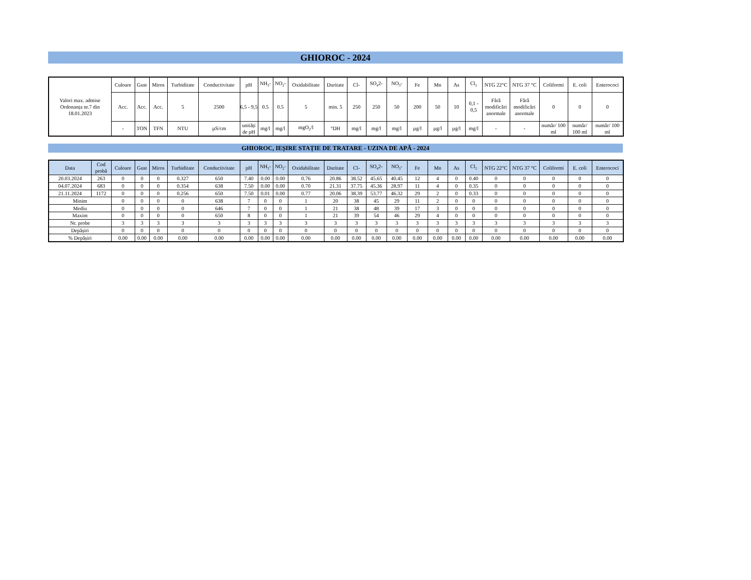GHIOROC - 2024
| Valori max. admise Ordonanța nr.7 din 18.01.2023 | Culoare | Gust | Miros | Turbiditate | Conductivitate | pH | NH<sub>3</sub>- | NO<sub>2</sub>- | Oxidabilitate | Duritate | Cl- | SO<sub>4</sub>2- | NO<sub>3</sub>- | Fe | Mn | As | Cl<sub>2</sub> | NTG 22°C | NTG 37 °C | Coliformi | E. coli | Enterococi |
| | Acc. | Acc. | Acc. | 5 | 2500 | 6,5 - 9,5 | 0.5 | 0.5 | 5 | min. 5 | 250 | 250 | 50 | 200 | 50 | 10 | 0,1 - 0,5 | Fără modificări anormale | Fără modificări anormale | 0 | 0 | 0 |
| | - | TON | TFN | NTU | µS/cm | unități de pH | mg/l | mg/l | mgO<sub>2</sub>/l | °DH | mg/l | mg/l | mg/l | µg/l | µg/l | µg/l | mg/l | - | - | număr/ 100 ml | număr/ 100 ml | număr/ 100 ml |
GHIOROC, IEȘIRE STAȚIE DE TRATARE - UZINA DE APĂ - 2024
| Data | Cod probă | Culoare | Gust | Miros | Turbiditate | Conductivitate | pH | NH<sub>3</sub>- | NO<sub>2</sub>- | Oxidabilitate | Duritate | Cl- | SO<sub>4</sub>2- | NO<sub>3</sub>- | Fe | Mn | As | Cl<sub>2</sub> | NTG 22°C | NTG 37 °C | Coliformi | E. coli | Enterococi |
| --- | --- | --- | --- | --- | --- | --- | --- | --- | --- | --- | --- | --- | --- | --- | --- | --- | --- | --- | --- | --- | --- | --- | --- |
| 20.03.2024 | 263 | 0 | 0 | 0 | 0.327 | 650 | 7.40 | 0.00 | 0.00 | 0.76 | 20.86 | 38.52 | 45.65 | 40.45 | 12 | 4 | 0 | 0.40 | 0 | 0 | 0 | 0 | 0 |
| 04.07.2024 | 683 | 0 | 0 | 0 | 0.354 | 638 | 7.50 | 0.00 | 0.00 | 0.70 | 21.31 | 37.75 | 45.36 | 28.97 | 11 | 4 | 0 | 0.35 | 0 | 0 | 0 | 0 | 0 |
| 21.11.2024 | 1172 | 0 | 0 | 0 | 0.256 | 650 | 7.50 | 0.01 | 0.00 | 0.77 | 20.06 | 38.39 | 53.77 | 46.32 | 29 | 2 | 0 | 0.33 | 0 | 0 | 0 | 0 | 0 |
| Minim | | 0 | 0 | 0 | 0 | 638 | 7 | 0 | 0 | 1 | 20 | 38 | 45 | 29 | 11 | 2 | 0 | 0 | 0 | 0 | 0 | 0 | 0 |
| Mediu | | 0 | 0 | 0 | 0 | 646 | 7 | 0 | 0 | 1 | 21 | 38 | 48 | 39 | 17 | 3 | 0 | 0 | 0 | 0 | 0 | 0 | 0 |
| Maxim | | 0 | 0 | 0 | 0 | 650 | 8 | 0 | 0 | 1 | 21 | 39 | 54 | 46 | 29 | 4 | 0 | 0 | 0 | 0 | 0 | 0 | 0 |
| Nr. probe | | 3 | 3 | 3 | 3 | 3 | 3 | 3 | 3 | 3 | 3 | 3 | 3 | 3 | 3 | 3 | 3 | 3 | 3 | 3 | 3 | 3 | 3 |
| Depășiri | | 0 | 0 | 0 | 0 | 0 | 0 | 0 | 0 | 0 | 0 | 0 | 0 | 0 | 0 | 0 | 0 | 0 | 0 | 0 | 0 | 0 | 0 |
| % Depășiri | | 0.00 | 0.00 | 0.00 | 0.00 | 0.00 | 0.00 | 0.00 | 0.00 | 0.00 | 0.00 | 0.00 | 0.00 | 0.00 | 0.00 | 0.00 | 0.00 | 0.00 | 0.00 | 0.00 | 0.00 | 0.00 | 0.00 |